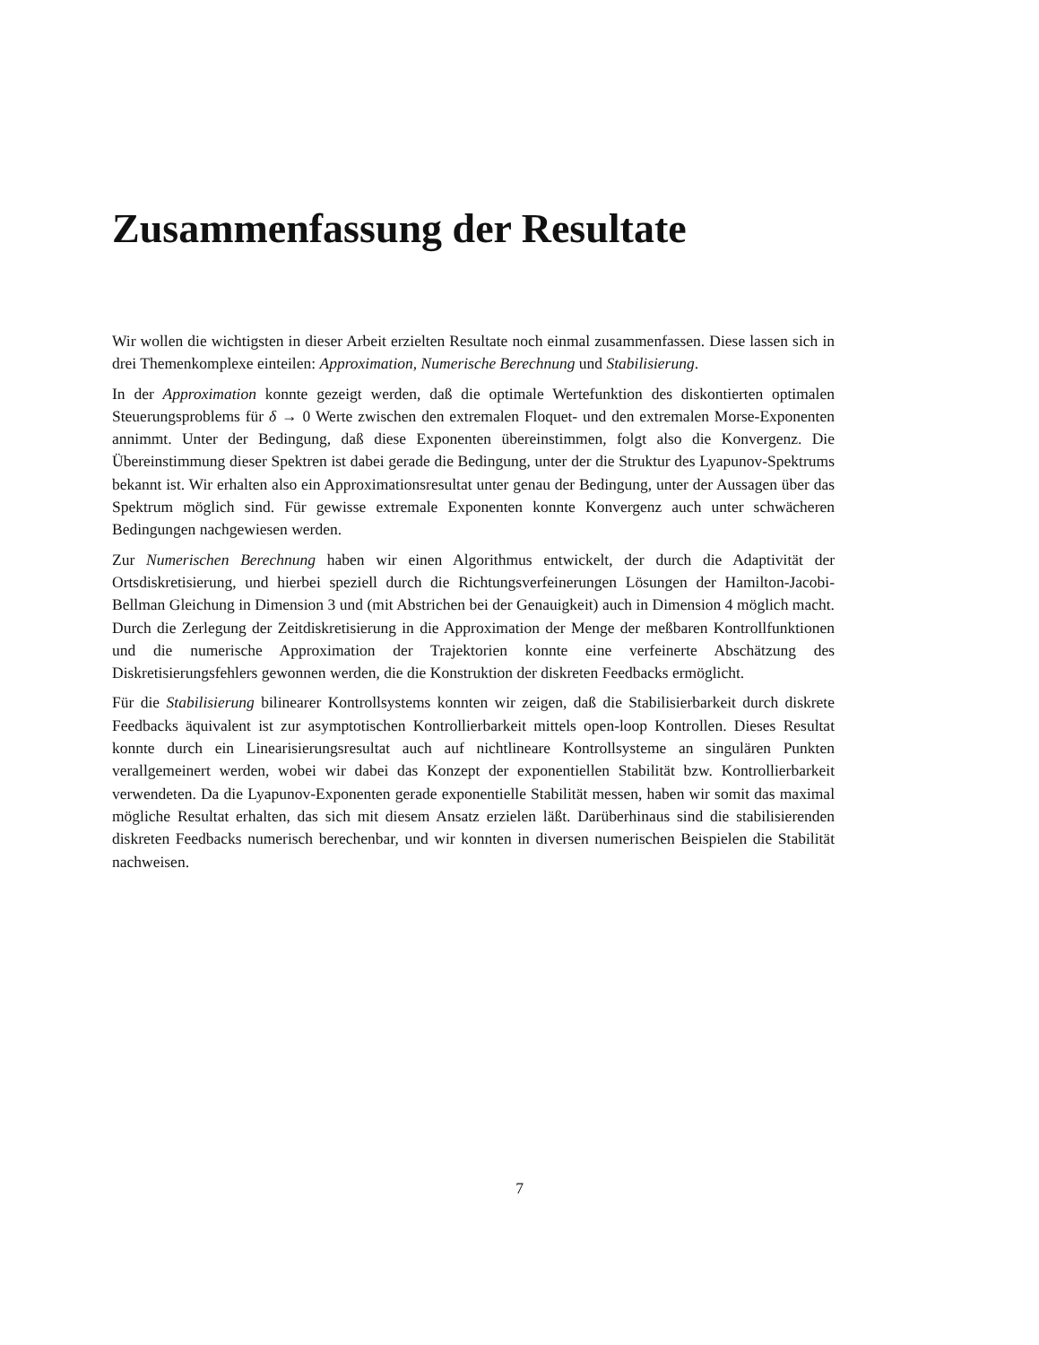Zusammenfassung der Resultate
Wir wollen die wichtigsten in dieser Arbeit erzielten Resultate noch einmal zusammenfassen. Diese lassen sich in drei Themenkomplexe einteilen: Approximation, Numerische Berechnung und Stabilisierung.
In der Approximation konnte gezeigt werden, daß die optimale Wertefunktion des diskontierten optimalen Steuerungsproblems für δ → 0 Werte zwischen den extremalen Floquet- und den extremalen Morse-Exponenten annimmt. Unter der Bedingung, daß diese Exponenten übereinstimmen, folgt also die Konvergenz. Die Übereinstimmung dieser Spektren ist dabei gerade die Bedingung, unter der die Struktur des Lyapunov-Spektrums bekannt ist. Wir erhalten also ein Approximationsresultat unter genau der Bedingung, unter der Aussagen über das Spektrum möglich sind. Für gewisse extremale Exponenten konnte Konvergenz auch unter schwächeren Bedingungen nachgewiesen werden.
Zur Numerischen Berechnung haben wir einen Algorithmus entwickelt, der durch die Adaptivität der Ortsdiskretisierung, und hierbei speziell durch die Richtungsverfeinerungen Lösungen der Hamilton-Jacobi-Bellman Gleichung in Dimension 3 und (mit Abstrichen bei der Genauigkeit) auch in Dimension 4 möglich macht. Durch die Zerlegung der Zeitdiskretisierung in die Approximation der Menge der meßbaren Kontrollfunktionen und die numerische Approximation der Trajektorien konnte eine verfeinerte Abschätzung des Diskretisierungsfehlers gewonnen werden, die die Konstruktion der diskreten Feedbacks ermöglicht.
Für die Stabilisierung bilinearer Kontrollsystems konnten wir zeigen, daß die Stabilisierbarkeit durch diskrete Feedbacks äquivalent ist zur asymptotischen Kontrollierbarkeit mittels open-loop Kontrollen. Dieses Resultat konnte durch ein Linearisierungsresultat auch auf nichtlineare Kontrollsysteme an singulären Punkten verallgemeinert werden, wobei wir dabei das Konzept der exponentiellen Stabilität bzw. Kontrollierbarkeit verwendeten. Da die Lyapunov-Exponenten gerade exponentielle Stabilität messen, haben wir somit das maximal mögliche Resultat erhalten, das sich mit diesem Ansatz erzielen läßt. Darüberhinaus sind die stabilisierenden diskreten Feedbacks numerisch berechenbar, und wir konnten in diversen numerischen Beispielen die Stabilität nachweisen.
7